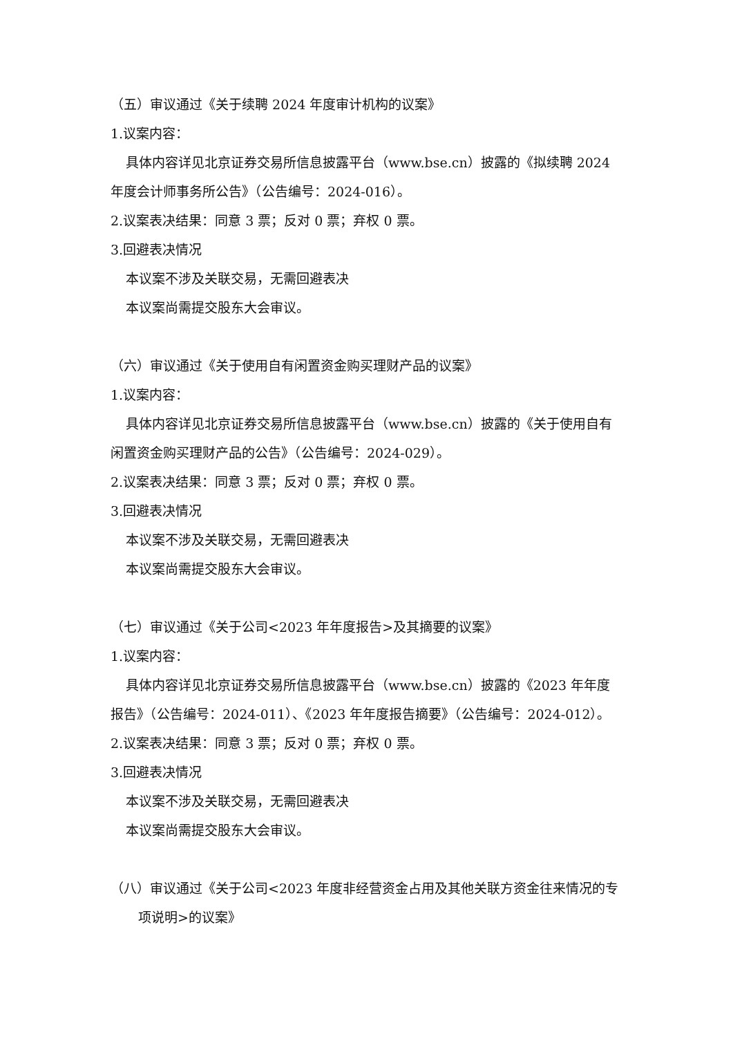（五）审议通过《关于续聘 2024 年度审计机构的议案》
1.议案内容：
具体内容详见北京证券交易所信息披露平台（www.bse.cn）披露的《拟续聘 2024 年度会计师事务所公告》（公告编号：2024-016）。
2.议案表决结果：同意 3 票；反对 0 票；弃权 0 票。
3.回避表决情况
本议案不涉及关联交易，无需回避表决
本议案尚需提交股东大会审议。
（六）审议通过《关于使用自有闲置资金购买理财产品的议案》
1.议案内容：
具体内容详见北京证券交易所信息披露平台（www.bse.cn）披露的《关于使用自有闲置资金购买理财产品的公告》（公告编号：2024-029）。
2.议案表决结果：同意 3 票；反对 0 票；弃权 0 票。
3.回避表决情况
本议案不涉及关联交易，无需回避表决
本议案尚需提交股东大会审议。
（七）审议通过《关于公司<2023 年年度报告>及其摘要的议案》
1.议案内容：
具体内容详见北京证券交易所信息披露平台（www.bse.cn）披露的《2023 年年度报告》（公告编号：2024-011）、《2023 年年度报告摘要》（公告编号：2024-012）。
2.议案表决结果：同意 3 票；反对 0 票；弃权 0 票。
3.回避表决情况
本议案不涉及关联交易，无需回避表决
本议案尚需提交股东大会审议。
（八）审议通过《关于公司<2023 年度非经营资金占用及其他关联方资金往来情况的专项说明>的议案》